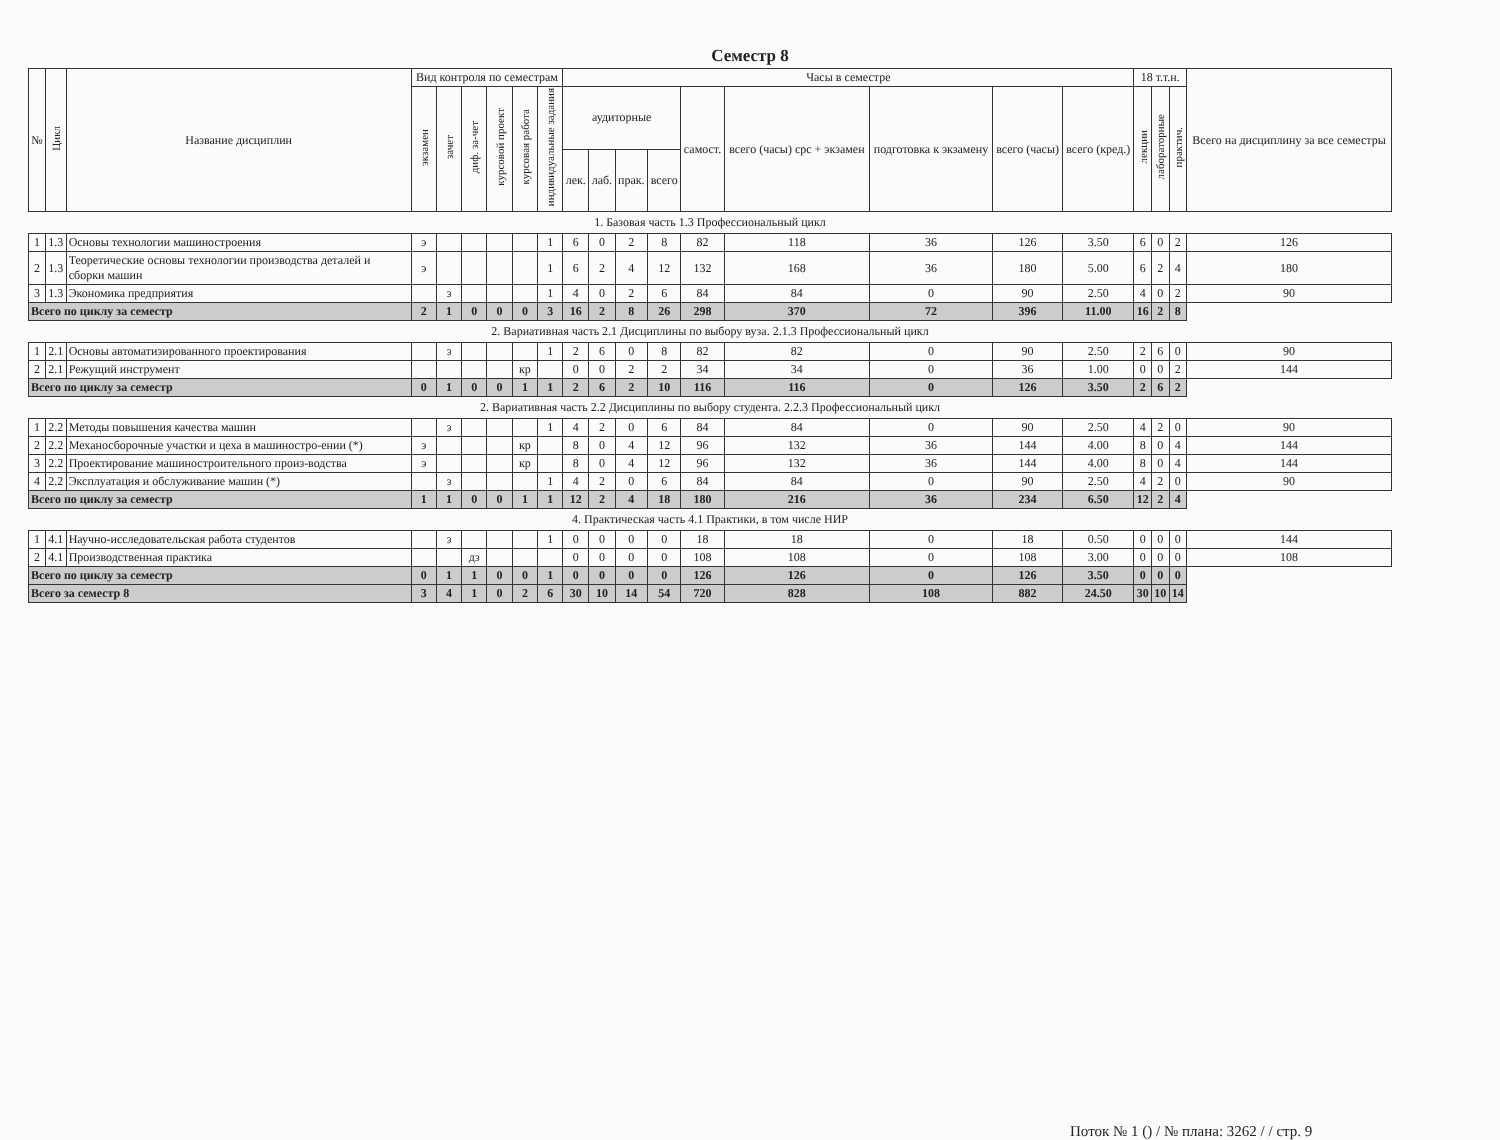Семестр 8
| № | Цикл | Название дисциплин | Вид контроля по семестрам | | | | | | Часы в семестре | | | | | | | | | 18 т.т.н. | | | Всего на дисциплину за все семестры |
| --- | --- | --- | --- | --- | --- | --- | --- | --- | --- | --- | --- | --- | --- | --- | --- | --- | --- | --- | --- | --- | --- |
| | | | экзамен | зачет | диф. за-чет | курсовой проект | курсовая работа | индивидуальные задания | аудиторные | | | | самост. | всего (часы) срс + экзамен | подготовка к экзамену | всего (часы) | всего (кред.) | лекции | лабораторные | практич. | |
| | | | | | | | | | лек. | лаб. | прак. | всего | | | | | | | | | |
| 1. Базовая часть 1.3 Профессиональный цикл | | | | | | | | | | | | | | | | | | | | | |
| 1 | 1.3 | Основы технологии машиностроения | э | | | | | 1 | 6 | 0 | 2 | 8 | 82 | 118 | 36 | 126 | 3.50 | 6 | 0 | 2 | 126 |
| 2 | 1.3 | Теоретические основы технологии производства деталей и сборки машин | э | | | | | 1 | 6 | 2 | 4 | 12 | 132 | 168 | 36 | 180 | 5.00 | 6 | 2 | 4 | 180 |
| 3 | 1.3 | Экономика предприятия | | з | | | | 1 | 4 | 0 | 2 | 6 | 84 | 84 | 0 | 90 | 2.50 | 4 | 0 | 2 | 90 |
| Всего по циклу за семестр | | | 2 | 1 | 0 | 0 | 0 | 3 | 16 | 2 | 8 | 26 | 298 | 370 | 72 | 396 | 11.00 | 16 | 2 | 8 | |
| 2. Вариативная часть 2.1 Дисциплины по выбору вуза. 2.1.3 Профессиональный цикл | | | | | | | | | | | | | | | | | | | | | |
| 1 | 2.1 | Основы автоматизированного проектирования | | з | | | | 1 | 2 | 6 | 0 | 8 | 82 | 82 | 0 | 90 | 2.50 | 2 | 6 | 0 | 90 |
| 2 | 2.1 | Режущий инструмент | | | | | кр | | 0 | 0 | 2 | 2 | 34 | 34 | 0 | 36 | 1.00 | 0 | 0 | 2 | 144 |
| Всего по циклу за семестр | | | 0 | 1 | 0 | 0 | 1 | 1 | 2 | 6 | 2 | 10 | 116 | 116 | 0 | 126 | 3.50 | 2 | 6 | 2 | |
| 2. Вариативная часть 2.2 Дисциплины по выбору студента. 2.2.3 Профессиональный цикл | | | | | | | | | | | | | | | | | | | | | |
| 1 | 2.2 | Методы повышения качества машин | | з | | | | 1 | 4 | 2 | 0 | 6 | 84 | 84 | 0 | 90 | 2.50 | 4 | 2 | 0 | 90 |
| 2 | 2.2 | Механосборочные участки и цеха в машиностро-ении (*) | э | | | | кр | | 8 | 0 | 4 | 12 | 96 | 132 | 36 | 144 | 4.00 | 8 | 0 | 4 | 144 |
| 3 | 2.2 | Проектирование машиностроительного произ-водства | э | | | | кр | | 8 | 0 | 4 | 12 | 96 | 132 | 36 | 144 | 4.00 | 8 | 0 | 4 | 144 |
| 4 | 2.2 | Эксплуатация и обслуживание машин (*) | | з | | | | 1 | 4 | 2 | 0 | 6 | 84 | 84 | 0 | 90 | 2.50 | 4 | 2 | 0 | 90 |
| Всего по циклу за семестр | | | 1 | 1 | 0 | 0 | 1 | 1 | 12 | 2 | 4 | 18 | 180 | 216 | 36 | 234 | 6.50 | 12 | 2 | 4 | |
| 4. Практическая часть 4.1 Практики, в том числе НИР | | | | | | | | | | | | | | | | | | | | | |
| 1 | 4.1 | Научно-исследовательская работа студентов | | з | | | | 1 | 0 | 0 | 0 | 0 | 18 | 18 | 0 | 18 | 0.50 | 0 | 0 | 0 | 144 |
| 2 | 4.1 | Производственная практика | | | дз | | | | 0 | 0 | 0 | 0 | 108 | 108 | 0 | 108 | 3.00 | 0 | 0 | 0 | 108 |
| Всего по циклу за семестр | | | 0 | 1 | 1 | 0 | 0 | 1 | 0 | 0 | 0 | 0 | 126 | 126 | 0 | 126 | 3.50 | 0 | 0 | 0 | |
| Всего за семестр 8 | | | 3 | 4 | 1 | 0 | 2 | 6 | 30 | 10 | 14 | 54 | 720 | 828 | 108 | 882 | 24.50 | 30 | 10 | 14 | |
Поток № 1 () / № плана: 3262 / / стр. 9